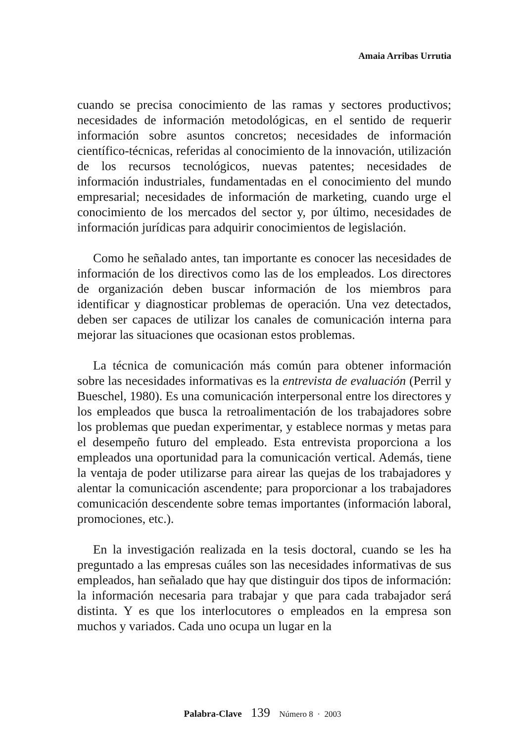Amaia Arribas Urrutia
cuando se precisa conocimiento de las ramas y sectores productivos; necesidades de información metodológicas, en el sentido de requerir información sobre asuntos concretos; necesidades de información científico-técnicas, referidas al conocimiento de la innovación, utilización de los recursos tecnológicos, nuevas patentes; necesidades de información industriales, fundamentadas en el conocimiento del mundo empresarial; necesidades de información de marketing, cuando urge el conocimiento de los mercados del sector y, por último, necesidades de información jurídicas para adquirir conocimientos de legislación.
Como he señalado antes, tan importante es conocer las necesidades de información de los directivos como las de los empleados. Los directores de organización deben buscar información de los miembros para identificar y diagnosticar problemas de operación. Una vez detectados, deben ser capaces de utilizar los canales de comunicación interna para mejorar las situaciones que ocasionan estos problemas.
La técnica de comunicación más común para obtener información sobre las necesidades informativas es la entrevista de evaluación (Perril y Bueschel, 1980). Es una comunicación interpersonal entre los directores y los empleados que busca la retroalimentación de los trabajadores sobre los problemas que puedan experimentar, y establece normas y metas para el desempeño futuro del empleado. Esta entrevista proporciona a los empleados una oportunidad para la comunicación vertical. Además, tiene la ventaja de poder utilizarse para airear las quejas de los trabajadores y alentar la comunicación ascendente; para proporcionar a los trabajadores comunicación descendente sobre temas importantes (información laboral, promociones, etc.).
En la investigación realizada en la tesis doctoral, cuando se les ha preguntado a las empresas cuáles son las necesidades informativas de sus empleados, han señalado que hay que distinguir dos tipos de información: la información necesaria para trabajar y que para cada trabajador será distinta. Y es que los interlocutores o empleados en la empresa son muchos y variados. Cada uno ocupa un lugar en la
Palabra-Clave 139 Número 8 · 2003